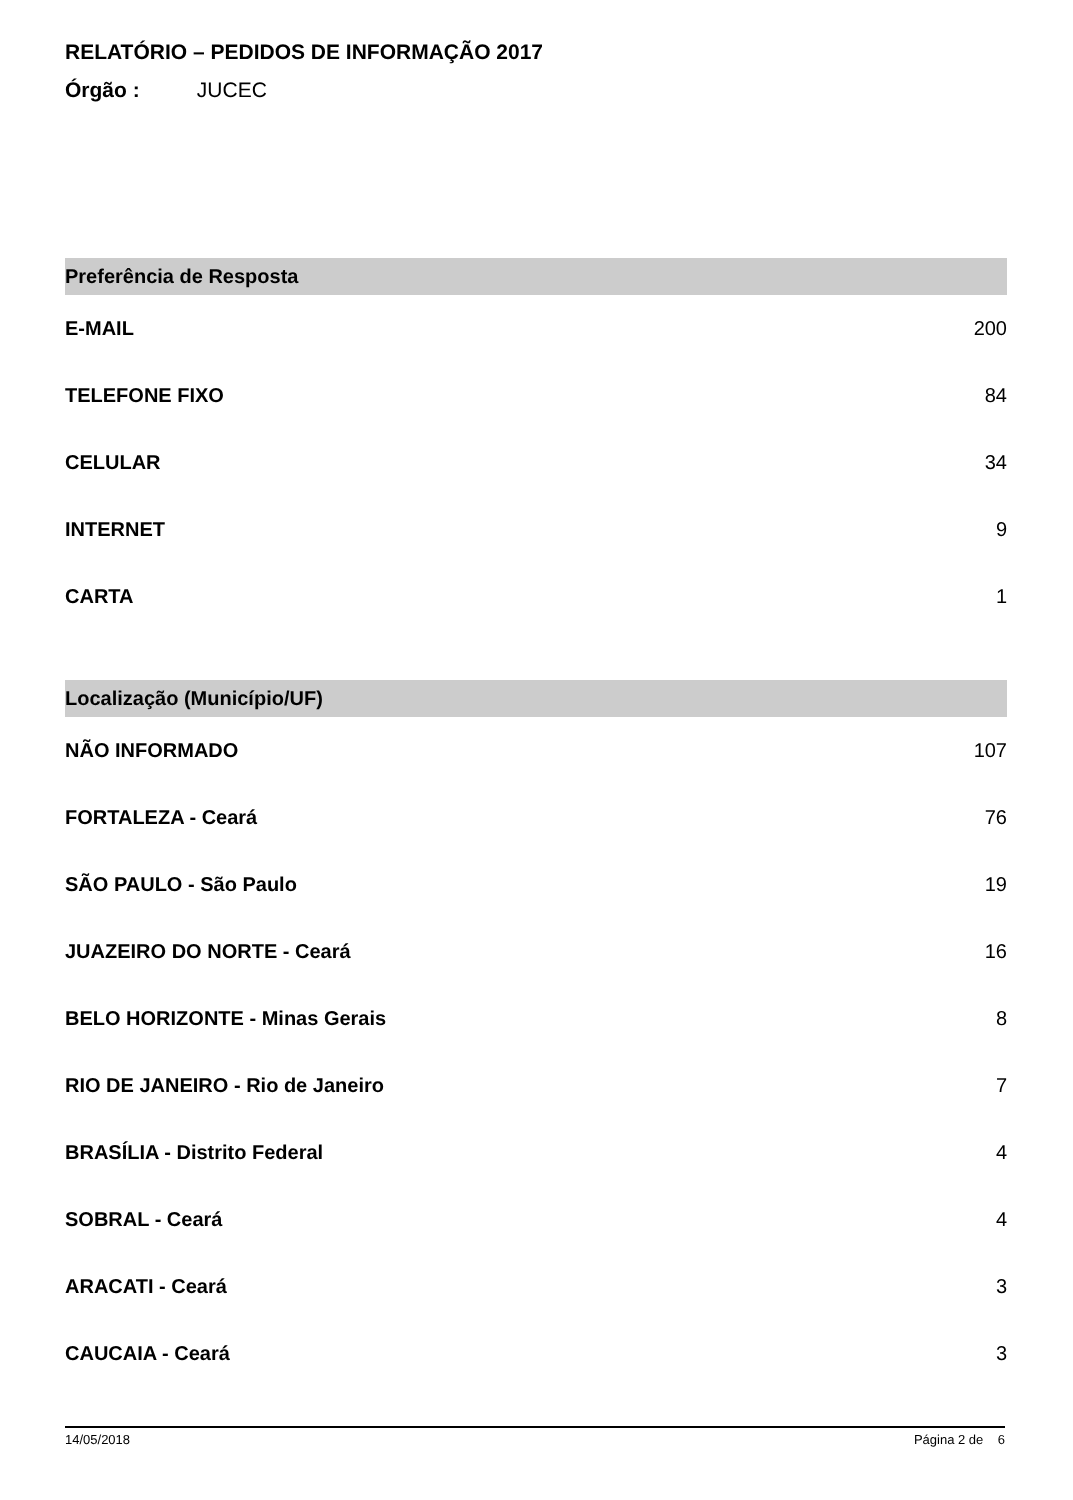RELATÓRIO – PEDIDOS DE INFORMAÇÃO 2017
Órgão : JUCEC
| Preferência de Resposta | |
| --- | --- |
| E-MAIL | 200 |
| TELEFONE FIXO | 84 |
| CELULAR | 34 |
| INTERNET | 9 |
| CARTA | 1 |
| Localização (Município/UF) | |
| --- | --- |
| NÃO INFORMADO | 107 |
| FORTALEZA - Ceará | 76 |
| SÃO PAULO - São Paulo | 19 |
| JUAZEIRO DO NORTE - Ceará | 16 |
| BELO HORIZONTE - Minas Gerais | 8 |
| RIO DE JANEIRO - Rio de Janeiro | 7 |
| BRASÍLIA - Distrito Federal | 4 |
| SOBRAL - Ceará | 4 |
| ARACATI - Ceará | 3 |
| CAUCAIA - Ceará | 3 |
14/05/2018 Página 2 de 6